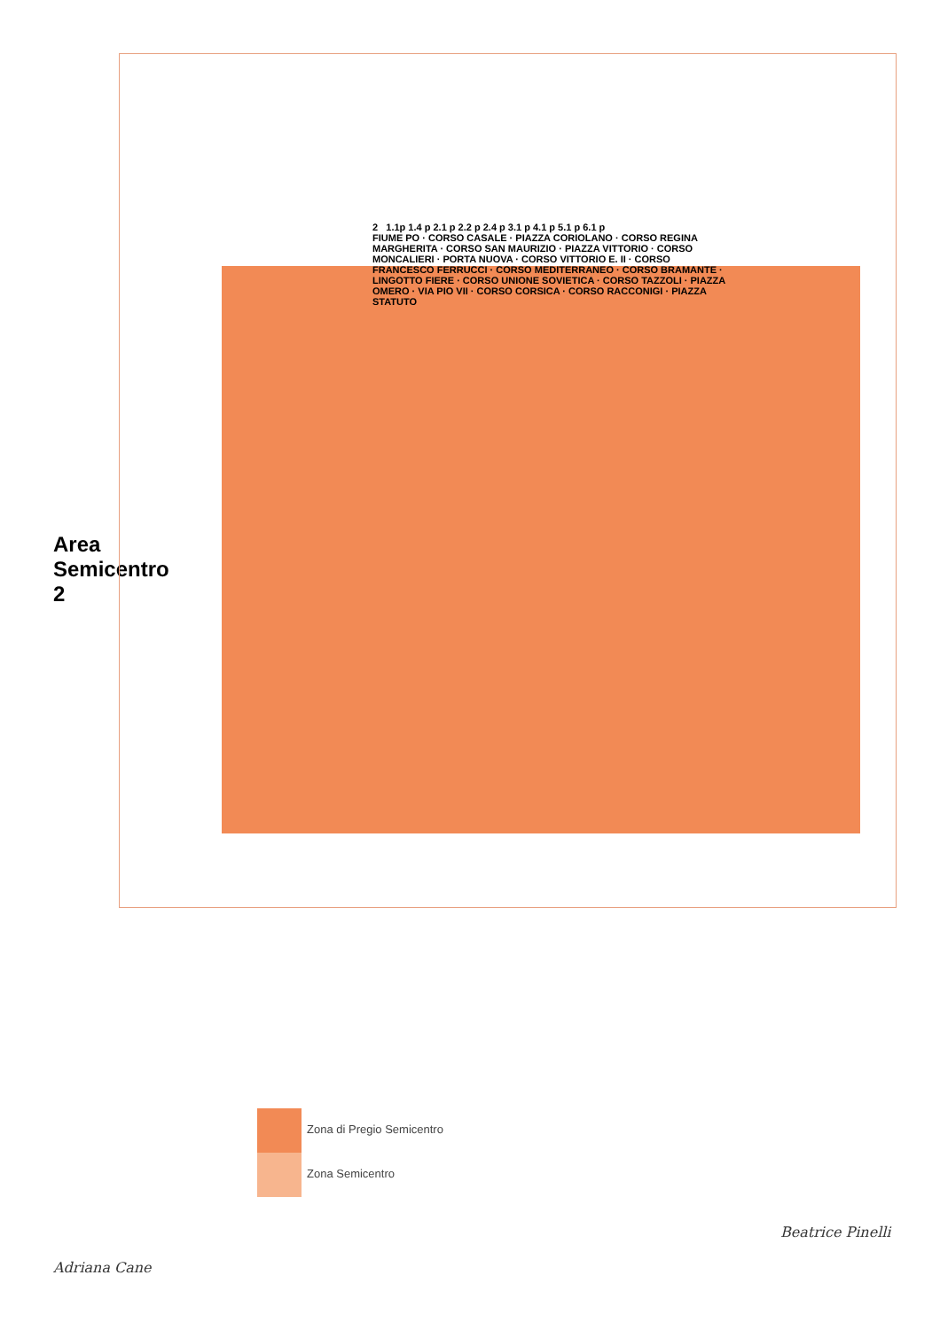Area Semicentro 2
2 1.1p 1.4 p 2.1 p 2.2 p 2.4 p 3.1 p 4.1 p 5.1 p 6.1 p
FIUME PO · CORSO CASALE · PIAZZA CORIOLANO · CORSO REGINA MARGHERITA · CORSO SAN MAURIZIO · PIAZZA VITTORIO · CORSO MONCALIERI · PORTA NUOVA · CORSO VITTORIO E. II · CORSO FRANCESCO FERRUCCI · CORSO MEDITERRANEO · CORSO BRAMANTE · LINGOTTO FIERE · CORSO UNIONE SOVIETICA · CORSO TAZZOLI · PIAZZA OMERO · VIA PIO VII · CORSO CORSICA · CORSO RACCONIGI · PIAZZA STATUTO
Zona di Pregio Semicentro
Zona Semicentro
Adriana Cane
Beatrice Pinelli